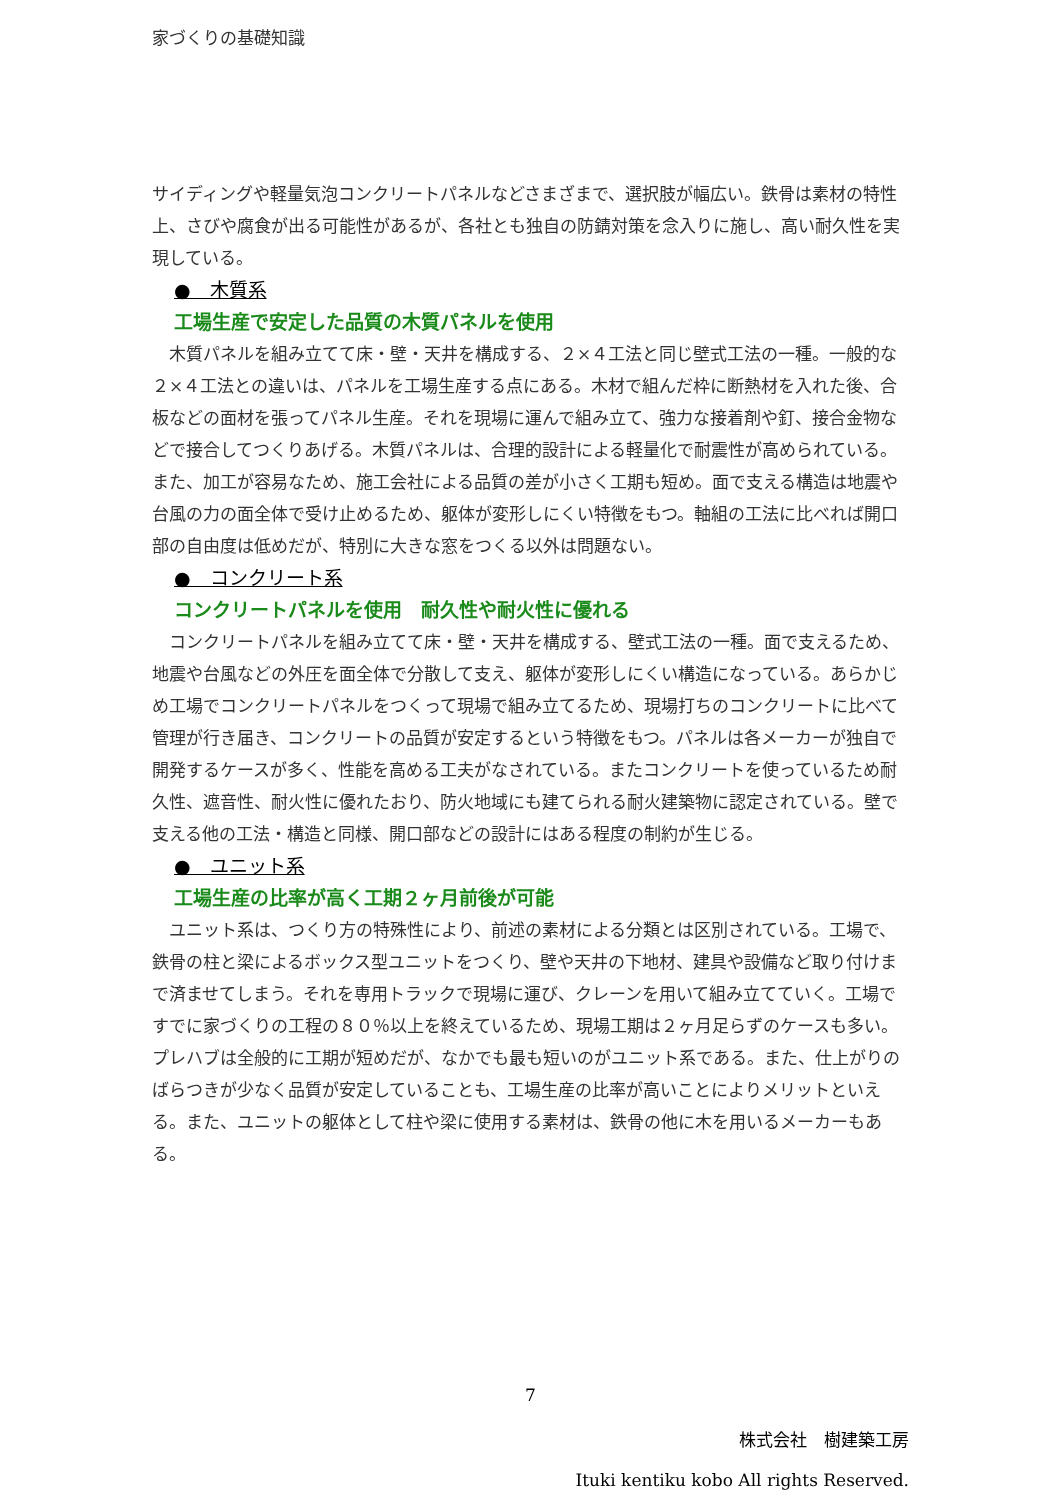家づくりの基礎知識
サイディングや軽量気泡コンクリートパネルなどさまざまで、選択肢が幅広い。鉄骨は素材の特性上、さびや腐食が出る可能性があるが、各社とも独自の防錆対策を念入りに施し、高い耐久性を実現している。
●　木質系
工場生産で安定した品質の木質パネルを使用
　木質パネルを組み立てて床・壁・天井を構成する、２×４工法と同じ壁式工法の一種。一般的な２×４工法との違いは、パネルを工場生産する点にある。木材で組んだ枠に断熱材を入れた後、合板などの面材を張ってパネル生産。それを現場に運んで組み立て、強力な接着剤や釘、接合金物などで接合してつくりあげる。木質パネルは、合理的設計による軽量化で耐震性が高められている。また、加工が容易なため、施工会社による品質の差が小さく工期も短め。面で支える構造は地震や台風の力の面全体で受け止めるため、躯体が変形しにくい特徴をもつ。軸組の工法に比べれば開口部の自由度は低めだが、特別に大きな窓をつくる以外は問題ない。
●　コンクリート系
コンクリートパネルを使用　耐久性や耐火性に優れる
　コンクリートパネルを組み立てて床・壁・天井を構成する、壁式工法の一種。面で支えるため、地震や台風などの外圧を面全体で分散して支え、躯体が変形しにくい構造になっている。あらかじめ工場でコンクリートパネルをつくって現場で組み立てるため、現場打ちのコンクリートに比べて管理が行き届き、コンクリートの品質が安定するという特徴をもつ。パネルは各メーカーが独自で開発するケースが多く、性能を高める工夫がなされている。またコンクリートを使っているため耐久性、遮音性、耐火性に優れたおり、防火地域にも建てられる耐火建築物に認定されている。壁で支える他の工法・構造と同様、開口部などの設計にはある程度の制約が生じる。
●　ユニット系
工場生産の比率が高く工期２ヶ月前後が可能
　ユニット系は、つくり方の特殊性により、前述の素材による分類とは区別されている。工場で、鉄骨の柱と梁によるボックス型ユニットをつくり、壁や天井の下地材、建具や設備など取り付けまで済ませてしまう。それを専用トラックで現場に運び、クレーンを用いて組み立てていく。工場ですでに家づくりの工程の８０％以上を終えているため、現場工期は２ヶ月足らずのケースも多い。プレハブは全般的に工期が短めだが、なかでも最も短いのがユニット系である。また、仕上がりのばらつきが少なく品質が安定していることも、工場生産の比率が高いことによりメリットといえる。また、ユニットの躯体として柱や梁に使用する素材は、鉄骨の他に木を用いるメーカーもある。
7
株式会社　樹建築工房
Ituki kentiku kobo All rights Reserved.